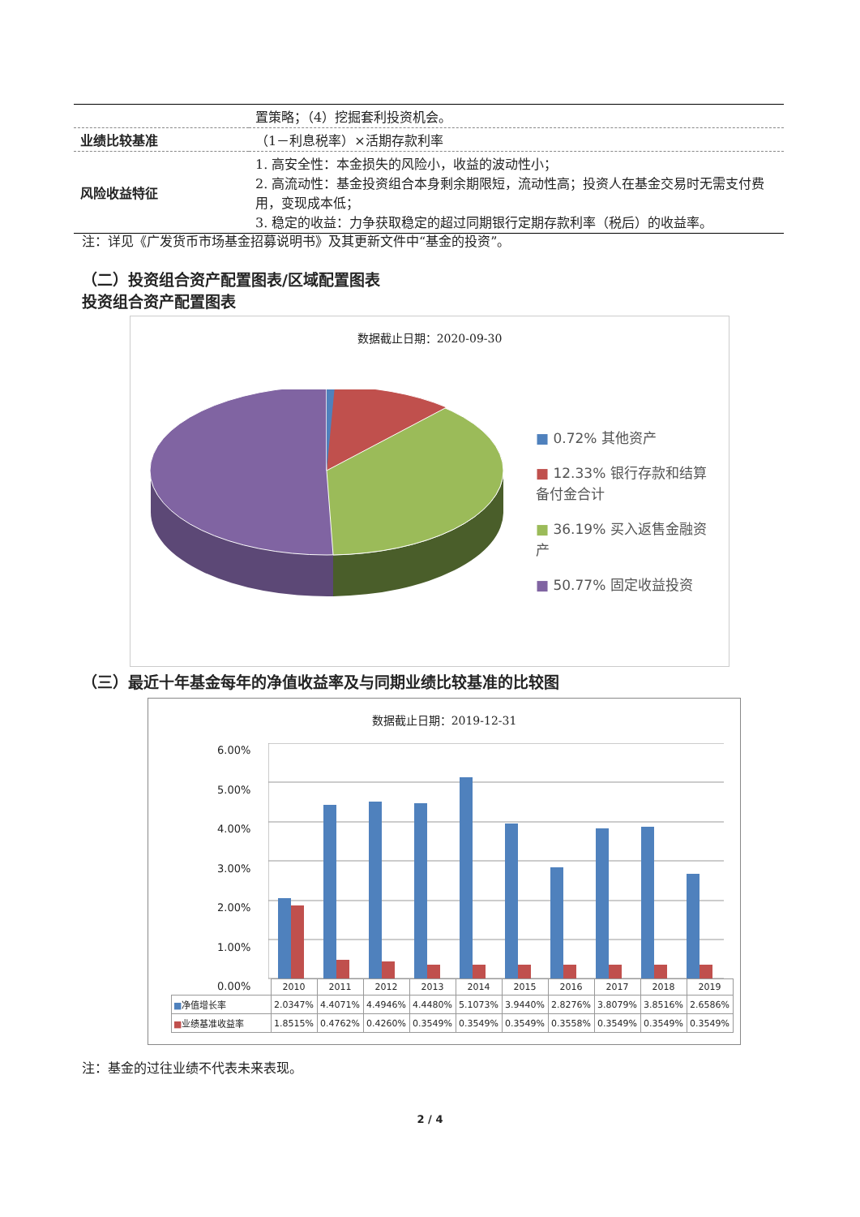| | 置策略；（4）挖掘套利投资机会。 |
| 业绩比较基准 | （1－利息税率）×活期存款利率 |
| 风险收益特征 | 1. 高安全性：本金损失的风险小，收益的波动性小； 2. 高流动性：基金投资组合本身剩余期限短，流动性高；投资人在基金交易时无需支付费用，变现成本低； 3. 稳定的收益：力争获取稳定的超过同期银行定期存款利率（税后）的收益率。 |
注：详见《广发货币市场基金招募说明书》及其更新文件中“基金的投资”。
（二）投资组合资产配置图表/区域配置图表
投资组合资产配置图表
数据截止日期：2020-09-30
■ 0.72% 其他资产
■ 12.33% 银行存款和结算备付金合计
■ 36.19% 买入返售金融资产
■ 50.77% 固定收益投资
（三）最近十年基金每年的净值收益率及与同期业绩比较基准的比较图
数据截止日期：2019-12-31
6.00%
5.00%
4.00%
3.00%
2.00%
1.00%
0.00%
| | 2010 | 2011 | 2012 | 2013 | 2014 | 2015 | 2016 | 2017 | 2018 | 2019 |
| ■ 净值增长率 | 2.0347% | 4.4071% | 4.4946% | 4.4480% | 5.1073% | 3.9440% | 2.8276% | 3.8079% | 3.8516% | 2.6586% |
| ■ 业绩基准收益率 | 1.8515% | 0.4762% | 0.4260% | 0.3549% | 0.3549% | 0.3549% | 0.3558% | 0.3549% | 0.3549% | 0.3549% |
注：基金的过往业绩不代表未来表现。
2 / 4